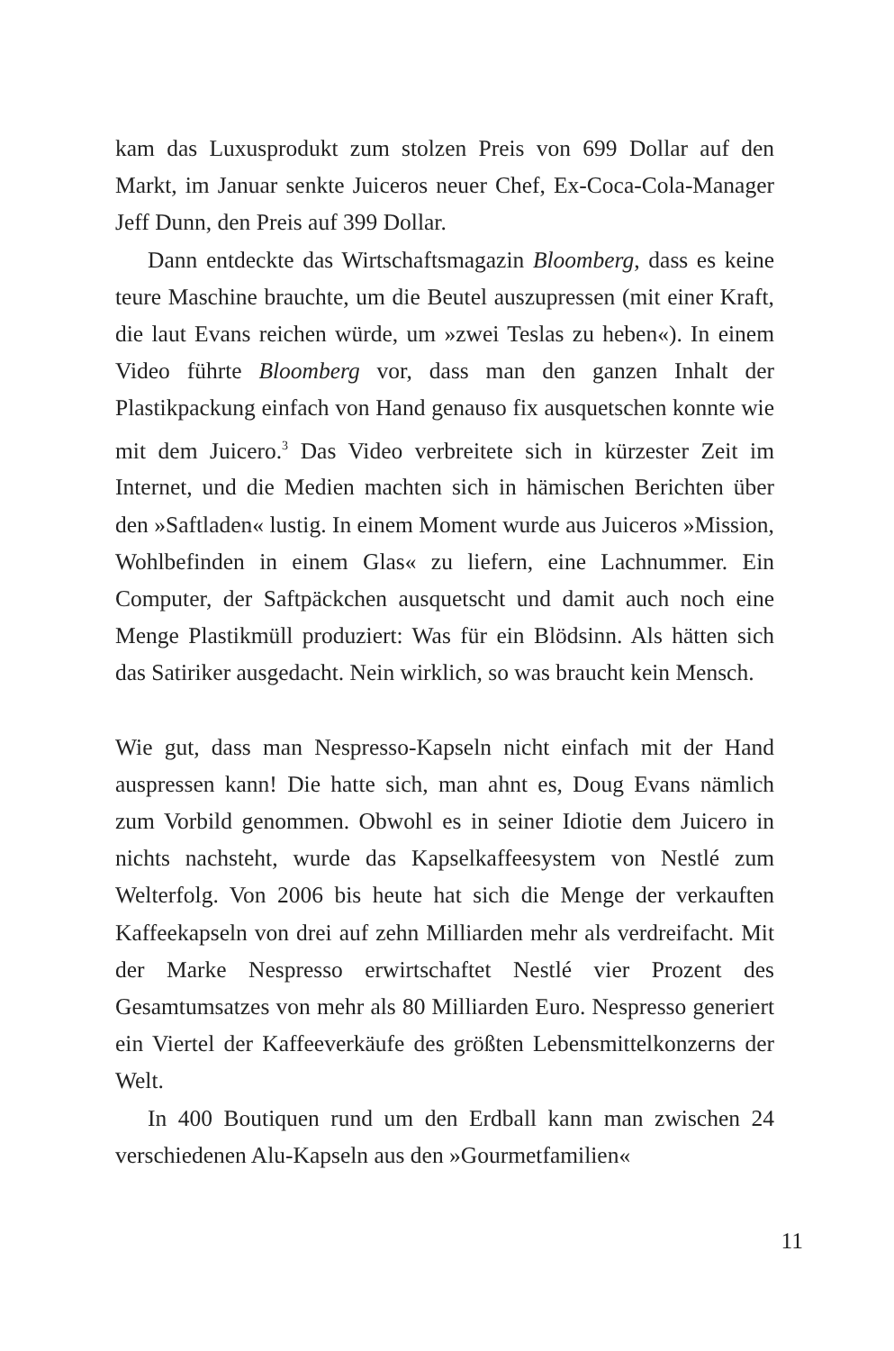kam das Luxusprodukt zum stolzen Preis von 699 Dollar auf den Markt, im Januar senkte Juiceros neuer Chef, Ex-Coca-Cola-Manager Jeff Dunn, den Preis auf 399 Dollar.
Dann entdeckte das Wirtschaftsmagazin Bloomberg, dass es keine teure Maschine brauchte, um die Beutel auszupressen (mit einer Kraft, die laut Evans reichen würde, um »zwei Teslas zu heben«). In einem Video führte Bloomberg vor, dass man den ganzen Inhalt der Plastikpackung einfach von Hand genauso fix ausquetschen konnte wie mit dem Juicero.<sup>3</sup> Das Video verbreitete sich in kürzester Zeit im Internet, und die Medien machten sich in hämischen Berichten über den »Saftladen« lustig. In einem Moment wurde aus Juiceros »Mission, Wohlbefinden in einem Glas« zu liefern, eine Lachnummer. Ein Computer, der Saftpäckchen ausquetscht und damit auch noch eine Menge Plastikmüll produziert: Was für ein Blödsinn. Als hätten sich das Satiriker ausgedacht. Nein wirklich, so was braucht kein Mensch.
Wie gut, dass man Nespresso-Kapseln nicht einfach mit der Hand auspressen kann! Die hatte sich, man ahnt es, Doug Evans nämlich zum Vorbild genommen. Obwohl es in seiner Idiotie dem Juicero in nichts nachsteht, wurde das Kapselkaffeesystem von Nestlé zum Welterfolg. Von 2006 bis heute hat sich die Menge der verkauften Kaffeekapseln von drei auf zehn Milliarden mehr als verdreifacht. Mit der Marke Nespresso erwirtschaftet Nestlé vier Prozent des Gesamtumsatzes von mehr als 80 Milliarden Euro. Nespresso generiert ein Viertel der Kaffeeverkäufe des größten Lebensmittelkonzerns der Welt.
In 400 Boutiquen rund um den Erdball kann man zwischen 24 verschiedenen Alu-Kapseln aus den »Gourmetfamilien«
11